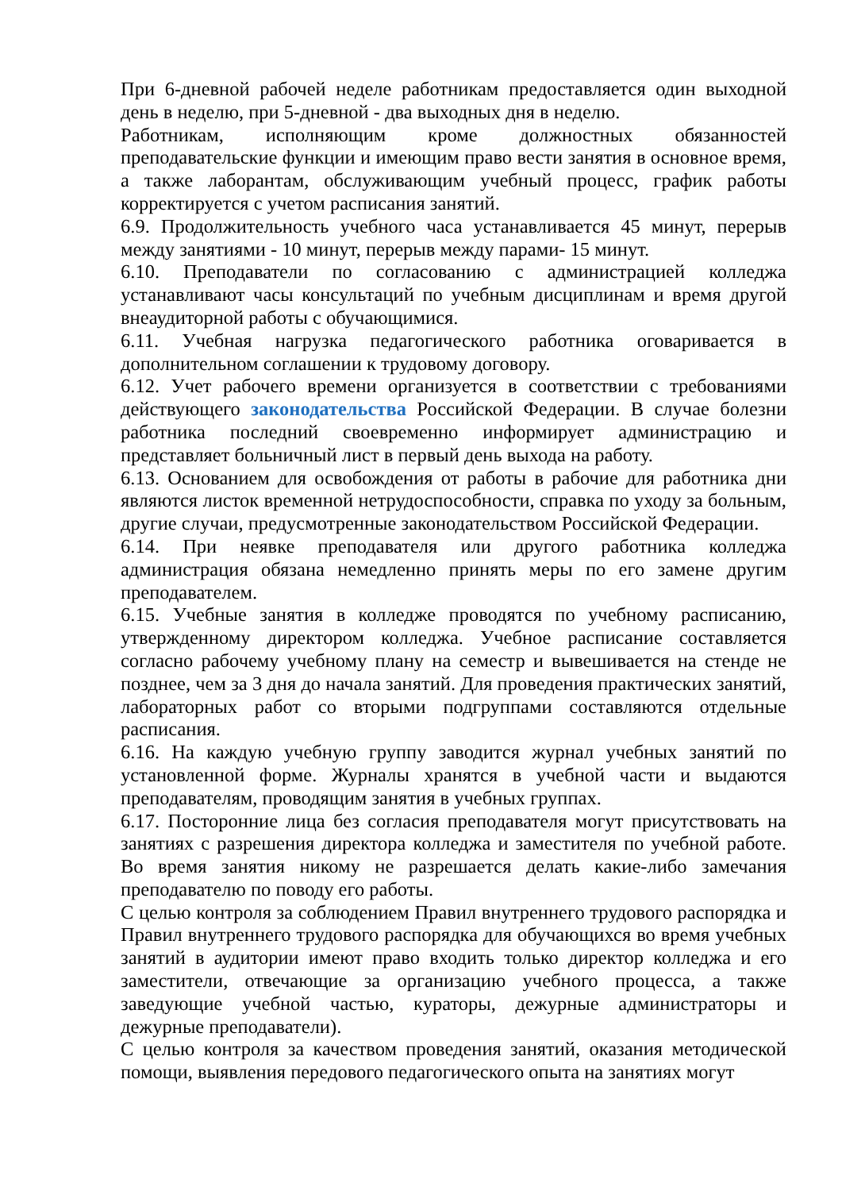При 6-дневной рабочей неделе работникам предоставляется один выходной день в неделю, при 5-дневной - два выходных дня в неделю.
Работникам, исполняющим кроме должностных обязанностей преподавательские функции и имеющим право вести занятия в основное время, а также лаборантам, обслуживающим учебный процесс, график работы корректируется с учетом расписания занятий.
6.9. Продолжительность учебного часа устанавливается 45 минут, перерыв между занятиями - 10 минут, перерыв между парами- 15 минут.
6.10. Преподаватели по согласованию с администрацией колледжа устанавливают часы консультаций по учебным дисциплинам и время другой внеаудиторной работы с обучающимися.
6.11. Учебная нагрузка педагогического работника оговаривается в дополнительном соглашении к трудовому договору.
6.12. Учет рабочего времени организуется в соответствии с требованиями действующего законодательства Российской Федерации. В случае болезни работника последний своевременно информирует администрацию и представляет больничный лист в первый день выхода на работу.
6.13. Основанием для освобождения от работы в рабочие для работника дни являются листок временной нетрудоспособности, справка по уходу за больным, другие случаи, предусмотренные законодательством Российской Федерации.
6.14. При неявке преподавателя или другого работника колледжа администрация обязана немедленно принять меры по его замене другим преподавателем.
6.15. Учебные занятия в колледже проводятся по учебному расписанию, утвержденному директором колледжа. Учебное расписание составляется согласно рабочему учебному плану на семестр и вывешивается на стенде не позднее, чем за 3 дня до начала занятий. Для проведения практических занятий, лабораторных работ со вторыми подгруппами составляются отдельные расписания.
6.16. На каждую учебную группу заводится журнал учебных занятий по установленной форме. Журналы хранятся в учебной части и выдаются преподавателям, проводящим занятия в учебных группах.
6.17. Посторонние лица без согласия преподавателя могут присутствовать на занятиях с разрешения директора колледжа и заместителя по учебной работе. Во время занятия никому не разрешается делать какие-либо замечания преподавателю по поводу его работы.
С целью контроля за соблюдением Правил внутреннего трудового распорядка и Правил внутреннего трудового распорядка для обучающихся во время учебных занятий в аудитории имеют право входить только директор колледжа и его заместители, отвечающие за организацию учебного процесса, а также заведующие учебной частью, кураторы, дежурные администраторы и дежурные преподаватели).
С целью контроля за качеством проведения занятий, оказания методической помощи, выявления передового педагогического опыта на занятиях могут